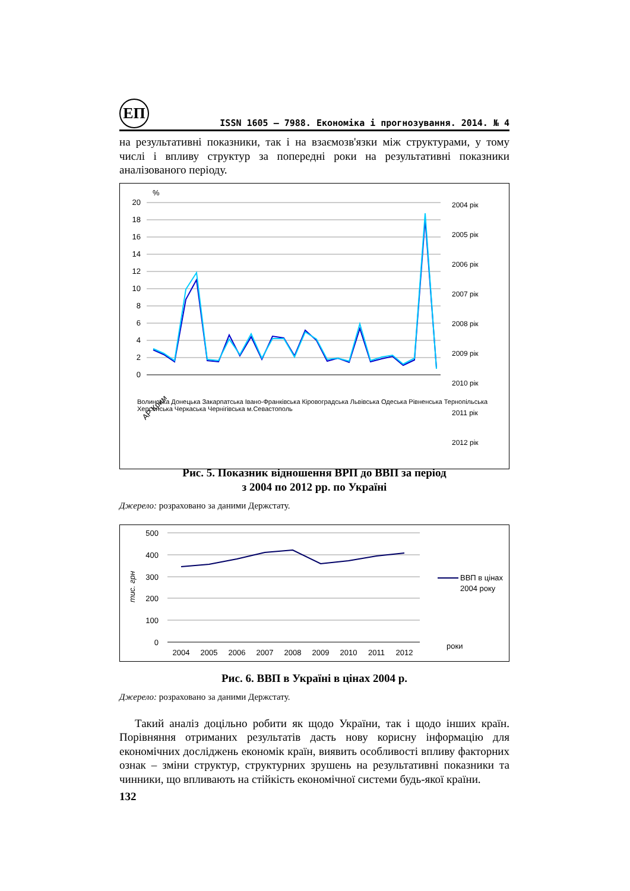ЕП
ISSN 1605 – 7988. Економіка і прогнозування. 2014. № 4
на результативні показники, так і на взаємозв'язки між структурами, у тому числі і впливу структур за попередні роки на результативні показники аналізованого періоду.
%
20
18
16
14
12
10
8
6
4
2
0
АР Крим
2004 рік
2005 рік
2006 рік
2007 рік
2008 рік
2009 рік
2010 рік
2011 рік
2012 рік
Волинська Донецька Закарпатська Івано-Франківська Кіровоградська Львівська Одеська Рівненська Тернопільська Херсонська Черкаська Чернігівська м.Севастополь
Рис. 5. Показник відношення ВРП до ВВП за період
з 2004 по 2012 рр. по Україні
Джерело: розраховано за даними Держстату.
тис. грн
500
400
300
200
100
0
2004
2005
2006
2007
2008
2009
2010
2011
2012
ВВП в цінах
2004 року
роки
Рис. 6. ВВП в Україні в цінах 2004 р.
Джерело: розраховано за даними Держстату.
Такий аналіз доцільно робити як щодо України, так і щодо інших країн. Порівняння отриманих результатів дасть нову корисну інформацію для економічних досліджень економік країн, виявить особливості впливу факторних ознак – зміни структур, структурних зрушень на результативні показники та чинники, що впливають на стійкість економічної системи будь-якої країни.
132